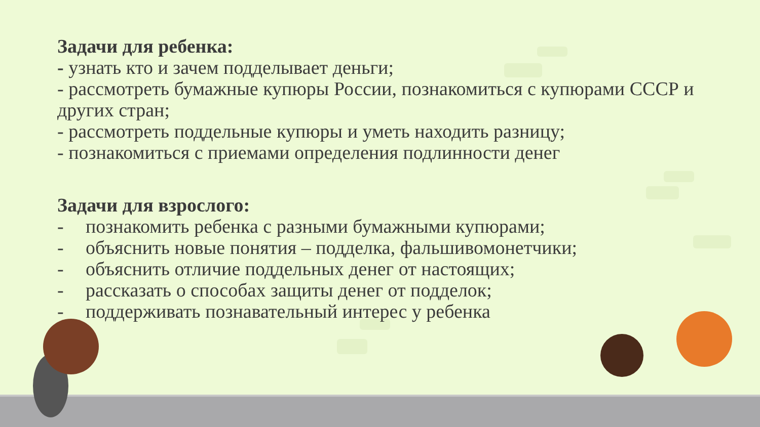Задачи для ребенка:
- узнать кто и зачем подделывает деньги;
- рассмотреть бумажные купюры России, познакомиться с купюрами СССР и других стран;
- рассмотреть поддельные купюры и уметь находить разницу;
- познакомиться с приемами определения подлинности денег
Задачи для взрослого:
- познакомить ребенка с разными бумажными купюрами;
- объяснить новые понятия – подделка, фальшивомонетчики;
- объяснить отличие поддельных денег от настоящих;
- рассказать о способах защиты денег от подделок;
- поддерживать познавательный интерес у ребенка